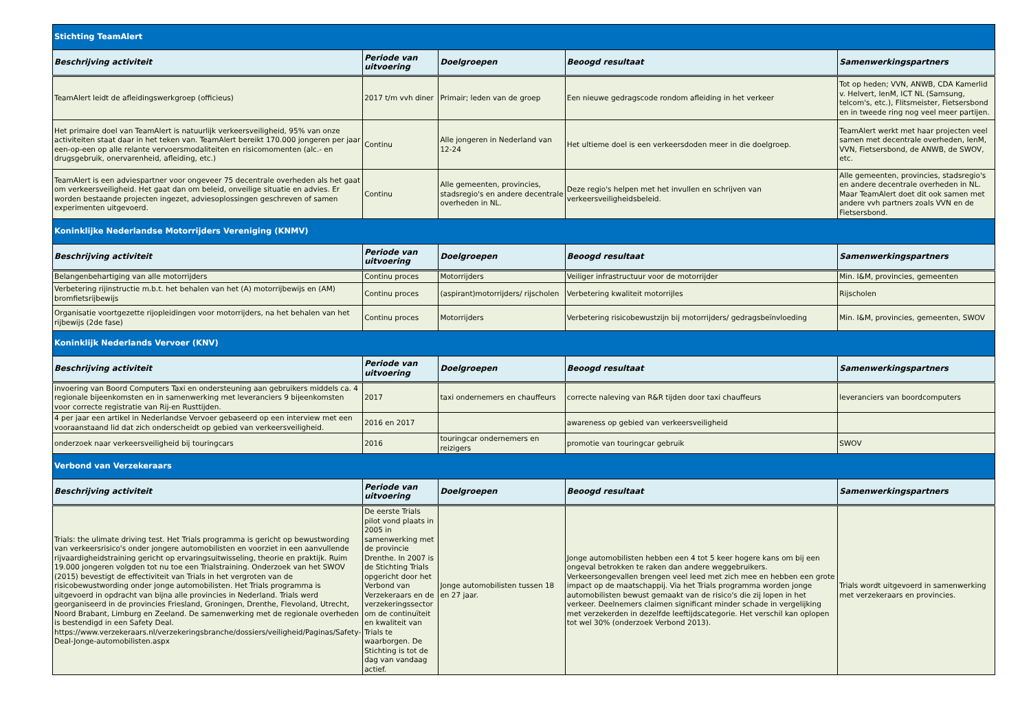| Stichting TeamAlert | | | | |
| --- | --- | --- | --- | --- |
| Beschrijving activiteit | Periode van uitvoering | Doelgroepen | Beoogd resultaat | Samenwerkingspartners |
| TeamAlert leidt de afleidingswerkgroep (officieus) | 2017 t/m vvh diner | Primair; leden van de groep | Een nieuwe gedragscode rondom afleiding in het verkeer | Tot op heden; VVN, ANWB, CDA Kamerlid v. Helvert, IenM, ICT NL (Samsung, telcom's, etc.), Flitsmeister, Fietsersbond en in tweede ring nog veel meer partijen. |
| Het primaire doel van TeamAlert is natuurlijk verkeersveiligheid, 95% van onze activiteiten staat daar in het teken van. TeamAlert bereikt 170.000 jongeren per jaar een-op-een op alle relante vervoersmodaliteiten en risicomomenten (alc.- en drugsgebruik, onervarenheid, afleiding, etc.) | Continu | Alle jongeren in Nederland van 12-24 | Het ultieme doel is een verkeersdoden meer in die doelgroep. | TeamAlert werkt met haar projecten veel samen met decentrale overheden, IenM, VVN, Fietsersbond, de ANWB, de SWOV, etc. |
| TeamAlert is een adviespartner voor ongeveer 75 decentrale overheden als het gaat om verkeersveiligheid. Het gaat dan om beleid, onveilige situatie en advies. Er worden bestaande projecten ingezet, adviesoplossingen geschreven of samen experimenten uitgevoerd. | Continu | Alle gemeenten, provincies, stadsregio's en andere decentrale overheden in NL. | Deze regio's helpen met het invullen en schrijven van verkeersveiligheidsbeleid. | Alle gemeenten, provincies, stadsregio's en andere decentrale overheden in NL. Maar TeamAlert doet dit ook samen met andere vvh partners zoals VVN en de Fietsersbond. |
| Koninklijke Nederlandse Motorrijders Vereniging (KNMV) | | | | |
| Beschrijving activiteit | Periode van uitvoering | Doelgroepen | Beoogd resultaat | Samenwerkingspartners |
| Belangenbehartiging van alle motorrijders | Continu proces | Motorrijders | Veiliger infrastructuur voor de motorrijder | Min. I&M, provincies, gemeenten |
| Verbetering rijinstructie m.b.t. het behalen van het (A) motorrijbewijs en (AM) bromfietsrijbewijs | Continu proces | (aspirant)motorrijders/ rijscholen | Verbetering kwaliteit motorrijles | Rijscholen |
| Organisatie voortgezette rijopleidingen voor motorrijders, na het behalen van het rijbewijs (2de fase) | Continu proces | Motorrijders | Verbetering risicobewustzijn bij motorrijders/ gedragsbeïnvloeding | Min. I&M, provincies, gemeenten, SWOV |
| Koninklijk Nederlands Vervoer (KNV) | | | | |
| Beschrijving activiteit | Periode van uitvoering | Doelgroepen | Beoogd resultaat | Samenwerkingspartners |
| invoering van Boord Computers Taxi en ondersteuning aan gebruikers middels ca. 4 regionale bijeenkomsten en in samenwerking met leveranciers 9 bijeenkomsten voor correcte registratie van Rij-en Rusttijden. | 2017 | taxi ondernemers en chauffeurs | correcte naleving van R&R tijden door taxi chauffeurs | leveranciers van boordcomputers |
| 4 per jaar een artikel in Nederlandse Vervoer gebaseerd op een interview met een vooraanstaand lid dat zich onderscheidt op gebied van verkeersveiligheid. | 2016 en 2017 | | awareness op gebied van verkeersveiligheid | |
| onderzoek naar verkeersveiligheid bij touringcars | 2016 | touringcar ondernemers en reizigers | promotie van touringcar gebruik | SWOV |
| Verbond van Verzekeraars | | | | |
| Beschrijving activiteit | Periode van uitvoering | Doelgroepen | Beoogd resultaat | Samenwerkingspartners |
| Trials: the ulimate driving test. Het Trials programma is gericht op bewustwording van verkeersrisico's onder jongere automobilisten en voorziet in een aanvullende rijvaardigheidstraining gericht op ervaringsuitwisseling, theorie en praktijk. Ruim 19.000 jongeren volgden tot nu toe een Trialstraining. Onderzoek van het SWOV (2015) bevestigt de effectiviteit van Trials in het vergroten van de risicobewustwording onder jonge automobilisten. Het Trials programma is uitgevoerd in opdracht van bijna alle provincies in Nederland. Trials werd georganiseerd in de provincies Friesland, Groningen, Drenthe, Flevoland, Utrecht, Noord Brabant, Limburg en Zeeland. De samenwerking met de regionale overheden is bestendigd in een Safety Deal. https://www.verzekeraars.nl/verzekeringsbranche/dossiers/veiligheid/Paginas/Safety-Deal-Jonge-automobilisten.aspx | De eerste Trials pilot vond plaats in 2005 in samenwerking met de provincie Drenthe. In 2007 is de Stichting Trials opgericht door het Verbond van Verzekeraars en de verzekeringssector om de continuïteit en kwaliteit van Trials te waarborgen. De Stichting is tot de dag van vandaag actief. | Jonge automobilisten tussen 18 en 27 jaar. | Jonge automobilisten hebben een 4 tot 5 keer hogere kans om bij een ongeval betrokken te raken dan andere weggebruikers. Verkeersongevallen brengen veel leed met zich mee en hebben een grote impact op de maatschappij. Via het Trials programma worden jonge automobilisten bewust gemaakt van de risico's die zij lopen in het verkeer. Deelnemers claimen significant minder schade in vergelijking met verzekerden in dezelfde leeftijdscategorie. Het verschil kan oplopen tot wel 30% (onderzoek Verbond 2013). | Trials wordt uitgevoerd in samenwerking met verzekeraars en provincies. |